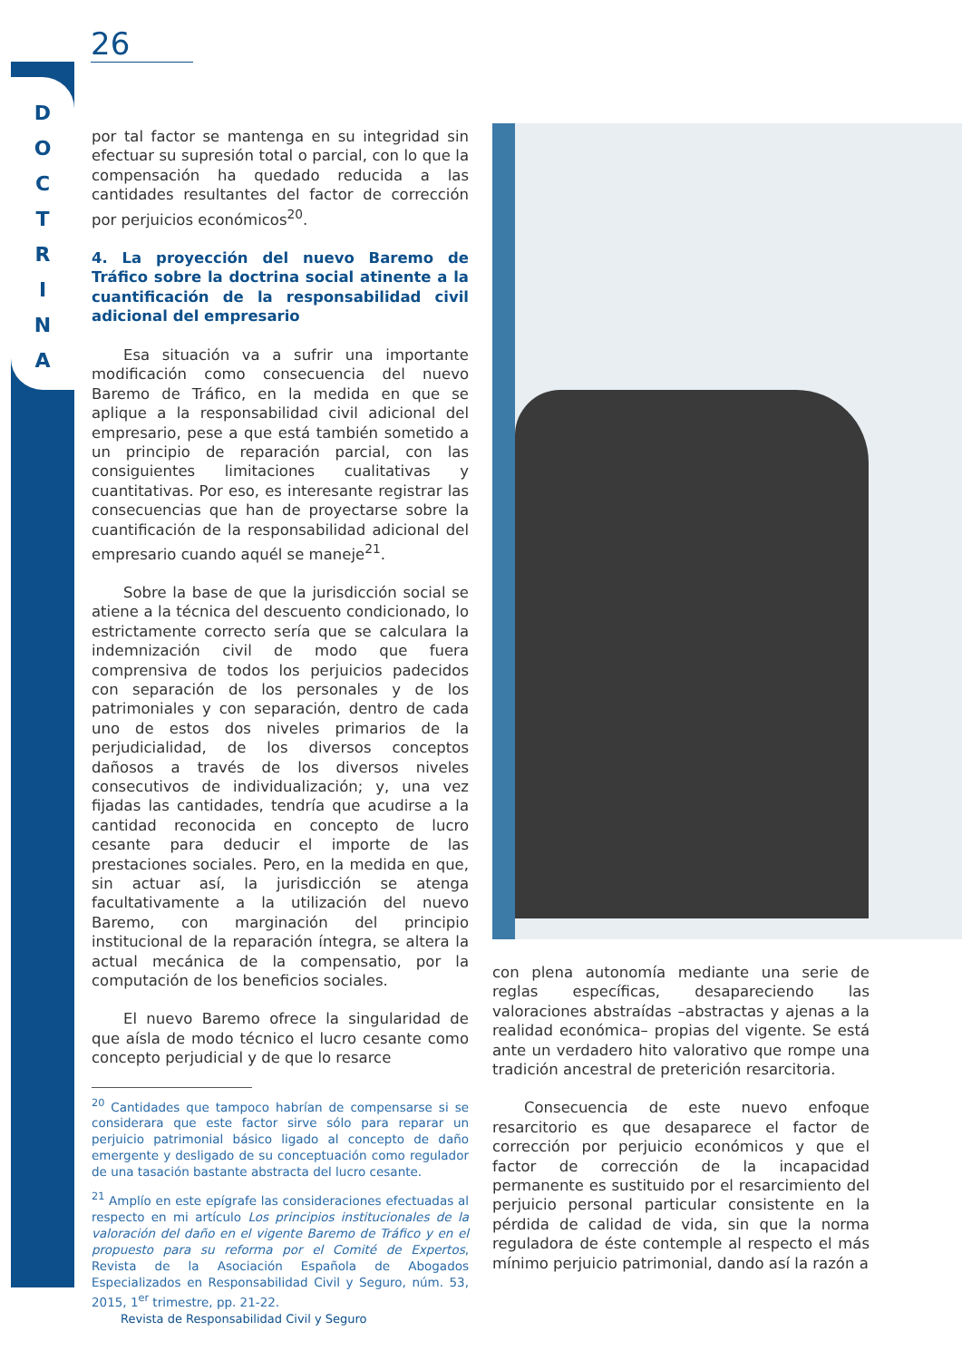26
D O C T R I N A
por tal factor se mantenga en su integridad sin efectuar su supresión total o parcial, con lo que la compensación ha quedado reducida a las cantidades resultantes del factor de corrección por perjuicios económicos<sup>20</sup>.
4. La proyección del nuevo Baremo de Tráfico sobre la doctrina social atinente a la cuantificación de la responsabilidad civil adicional del empresario
Esa situación va a sufrir una importante modificación como consecuencia del nuevo Baremo de Tráfico, en la medida en que se aplique a la responsabilidad civil adicional del empresario, pese a que está también sometido a un principio de reparación parcial, con las consiguientes limitaciones cualitativas y cuantitativas. Por eso, es interesante registrar las consecuencias que han de proyectarse sobre la cuantificación de la responsabilidad adicional del empresario cuando aquél se maneje<sup>21</sup>.
Sobre la base de que la jurisdicción social se atiene a la técnica del descuento condicionado, lo estrictamente correcto sería que se calculara la indemnización civil de modo que fuera comprensiva de todos los perjuicios padecidos con separación de los personales y de los patrimoniales y con separación, dentro de cada uno de estos dos niveles primarios de la perjudicialidad, de los diversos conceptos dañosos a través de los diversos niveles consecutivos de individualización; y, una vez fijadas las cantidades, tendría que acudirse a la cantidad reconocida en concepto de lucro cesante para deducir el importe de las prestaciones sociales. Pero, en la medida en que, sin actuar así, la jurisdicción se atenga facultativamente a la utilización del nuevo Baremo, con marginación del principio institucional de la reparación íntegra, se altera la actual mecánica de la compensatio, por la computación de los beneficios sociales.
El nuevo Baremo ofrece la singularidad de que aísla de modo técnico el lucro cesante como concepto perjudicial y de que lo resarce
<sup>20</sup> Cantidades que tampoco habrían de compensarse si se considerara que este factor sirve sólo para reparar un perjuicio patrimonial básico ligado al concepto de daño emergente y desligado de su conceptuación como regulador de una tasación bastante abstracta del lucro cesante.
<sup>21</sup> Amplío en este epígrafe las consideraciones efectuadas al respecto en mi artículo Los principios institucionales de la valoración del daño en el vigente Baremo de Tráfico y en el propuesto para su reforma por el Comité de Expertos, Revista de la Asociación Española de Abogados Especializados en Responsabilidad Civil y Seguro, núm. 53, 2015, 1<sup>er</sup> trimestre, pp. 21-22.
con plena autonomía mediante una serie de reglas específicas, desapareciendo las valoraciones abstraídas –abstractas y ajenas a la realidad económica– propias del vigente. Se está ante un verdadero hito valorativo que rompe una tradición ancestral de preterición resarcitoria.
Consecuencia de este nuevo enfoque resarcitorio es que desaparece el factor de corrección por perjuicio económicos y que el factor de corrección de la incapacidad permanente es sustituido por el resarcimiento del perjuicio personal particular consistente en la pérdida de calidad de vida, sin que la norma reguladora de éste contemple al respecto el más mínimo perjuicio patrimonial, dando así la razón a
Revista de Responsabilidad Civil y Seguro